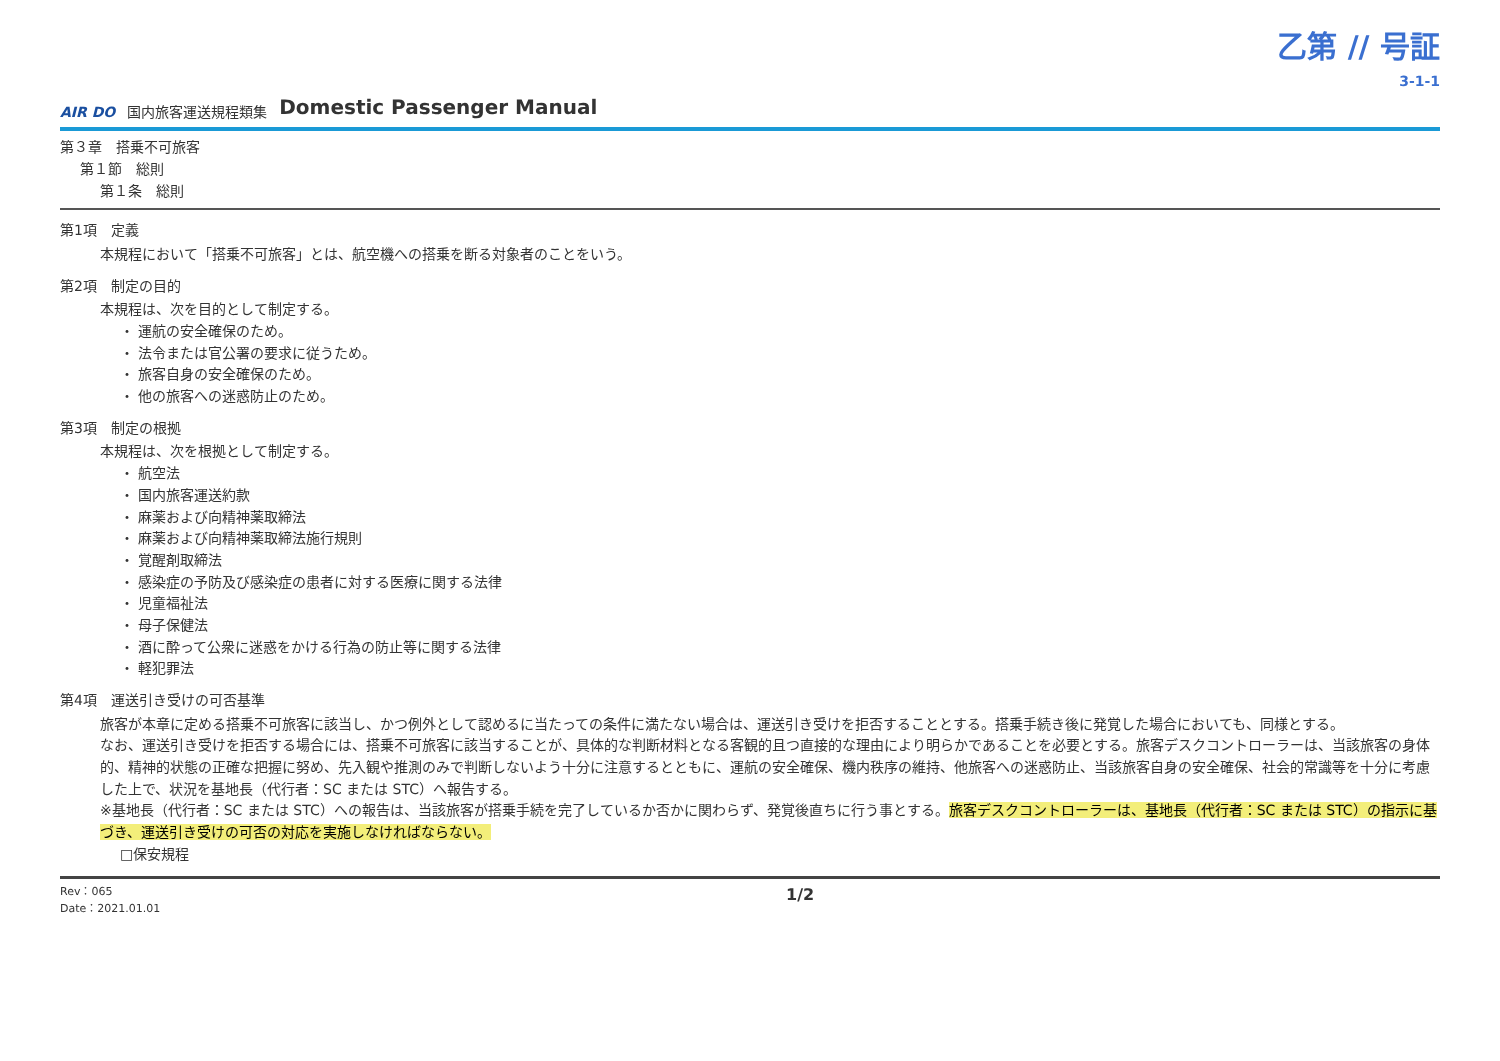乙第 // 号証
3-1-1
AIR DO 国内旅客運送規程類集 Domestic Passenger Manual
第３章　搭乗不可旅客
第１節　総則
第１条　総則
第1項　定義
本規程において「搭乗不可旅客」とは、航空機への搭乗を断る対象者のことをいう。
第2項　制定の目的
本規程は、次を目的として制定する。
・ 運航の安全確保のため。
・ 法令または官公署の要求に従うため。
・ 旅客自身の安全確保のため。
・ 他の旅客への迷惑防止のため。
第3項　制定の根拠
本規程は、次を根拠として制定する。
・ 航空法
・ 国内旅客運送約款
・ 麻薬および向精神薬取締法
・ 麻薬および向精神薬取締法施行規則
・ 覚醒剤取締法
・ 感染症の予防及び感染症の患者に対する医療に関する法律
・ 児童福祉法
・ 母子保健法
・ 酒に酔って公衆に迷惑をかける行為の防止等に関する法律
・ 軽犯罪法
第4項　運送引き受けの可否基準
旅客が本章に定める搭乗不可旅客に該当し、かつ例外として認めるに当たっての条件に満たない場合は、運送引き受けを拒否することとする。搭乗手続き後に発覚した場合においても、同様とする。
なお、運送引き受けを拒否する場合には、搭乗不可旅客に該当することが、具体的な判断材料となる客観的且つ直接的な理由により明らかであることを必要とする。旅客デスクコントローラーは、当該旅客の身体的、精神的状態の正確な把握に努め、先入観や推測のみで判断しないよう十分に注意するとともに、運航の安全確保、機内秩序の維持、他旅客への迷惑防止、当該旅客自身の安全確保、社会的常識等を十分に考慮した上で、状況を基地長（代行者：SC または STC）へ報告する。
※基地長（代行者：SC または STC）への報告は、当該旅客が搭乗手続を完了しているか否かに関わらず、発覚後直ちに行う事とする。旅客デスクコントローラーは、基地長（代行者：SC または STC）の指示に基づき、運送引き受けの可否の対応を実施しなければならない。
□保安規程
Rev：065
Date：2021.01.01 1/2